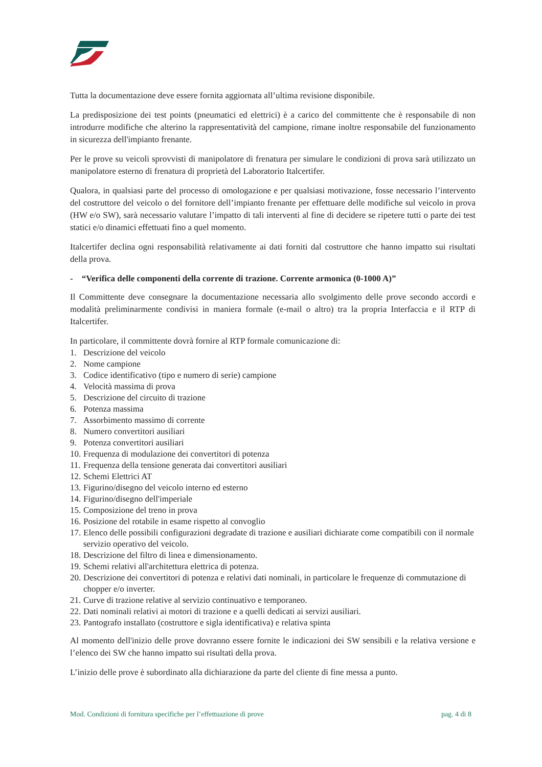Tutta la documentazione deve essere fornita aggiornata all’ultima revisione disponibile.
La predisposizione dei test points (pneumatici ed elettrici) è a carico del committente che è responsabile di non introdurre modifiche che alterino la rappresentatività del campione, rimane inoltre responsabile del funzionamento in sicurezza dell'impianto frenante.
Per le prove su veicoli sprovvisti di manipolatore di frenatura per simulare le condizioni di prova sarà utilizzato un manipolatore esterno di frenatura di proprietà del Laboratorio Italcertifer.
Qualora, in qualsiasi parte del processo di omologazione e per qualsiasi motivazione, fosse necessario l’intervento del costruttore del veicolo o del fornitore dell’impianto frenante per effettuare delle modifiche sul veicolo in prova (HW e/o SW), sarà necessario valutare l’impatto di tali interventi al fine di decidere se ripetere tutti o parte dei test statici e/o dinamici effettuati fino a quel momento.
Italcertifer declina ogni responsabilità relativamente ai dati forniti dal costruttore che hanno impatto sui risultati della prova.
- “Verifica delle componenti della corrente di trazione. Corrente armonica (0-1000 A)”
Il Committente deve consegnare la documentazione necessaria allo svolgimento delle prove secondo accordi e modalità preliminarmente condivisi in maniera formale (e-mail o altro) tra la propria Interfaccia e il RTP di Italcertifer.
In particolare, il committente dovrà fornire al RTP formale comunicazione di:
1. Descrizione del veicolo
2. Nome campione
3. Codice identificativo (tipo e numero di serie) campione
4. Velocità massima di prova
5. Descrizione del circuito di trazione
6. Potenza massima
7. Assorbimento massimo di corrente
8. Numero convertitori ausiliari
9. Potenza convertitori ausiliari
10. Frequenza di modulazione dei convertitori di potenza
11. Frequenza della tensione generata dai convertitori ausiliari
12. Schemi Elettrici AT
13. Figurino/disegno del veicolo interno ed esterno
14. Figurino/disegno dell'imperiale
15. Composizione del treno in prova
16. Posizione del rotabile in esame rispetto al convoglio
17. Elenco delle possibili configurazioni degradate di trazione e ausiliari dichiarate come compatibili con il normale servizio operativo del veicolo.
18. Descrizione del filtro di linea e dimensionamento.
19. Schemi relativi all'architettura elettrica di potenza.
20. Descrizione dei convertitori di potenza e relativi dati nominali, in particolare le frequenze di commutazione di chopper e/o inverter.
21. Curve di trazione relative al servizio continuativo e temporaneo.
22. Dati nominali relativi ai motori di trazione e a quelli dedicati ai servizi ausiliari.
23. Pantografo installato (costruttore e sigla identificativa) e relativa spinta
Al momento dell'inizio delle prove dovranno essere fornite le indicazioni dei SW sensibili e la relativa versione e l’elenco dei SW che hanno impatto sui risultati della prova.
L’inizio delle prove è subordinato alla dichiarazione da parte del cliente di fine messa a punto.
Mod. Condizioni di fornitura specifiche per l’effettuazione di prove pag. 4 di 8